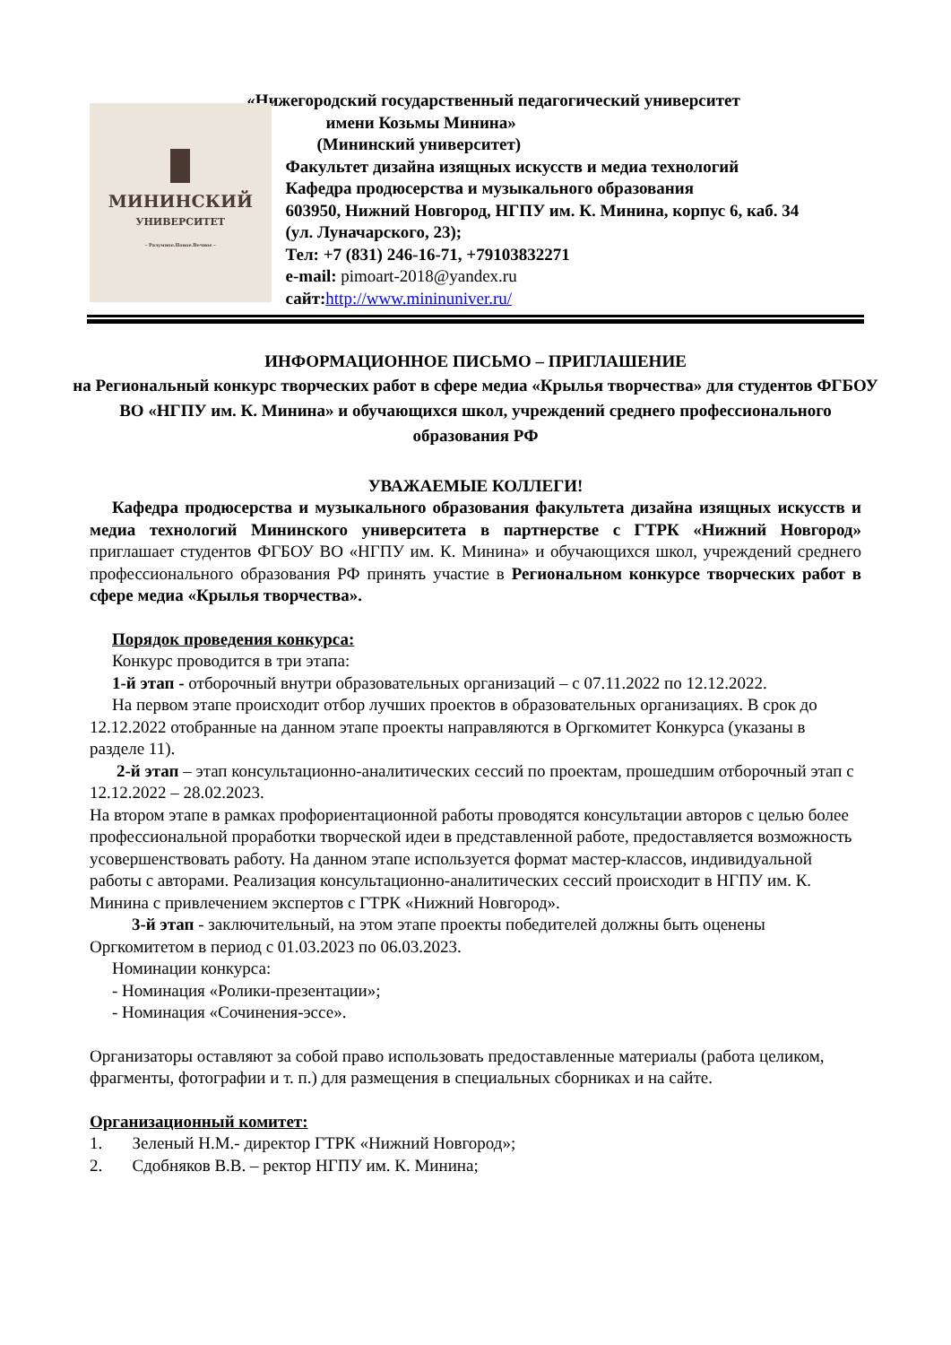«Нижегородский государственный педагогический университет
МИНИНСКИЙ
УНИВЕРСИТЕТ
– Разумное.Новое.Вечное –
имени Козьмы Минина»
(Мининский университет)
Факультет дизайна изящных искусств и медиа технологий
Кафедра продюсерства и музыкального образования
603950, Нижний Новгород, НГПУ им. К. Минина, корпус 6, каб. 34 (ул. Луначарского, 23);
Тел: +7 (831) 246-16-71, +79103832271
e-mail: pimoart-2018@yandex.ru
сайт:http://www.mininuniver.ru/
ИНФОРМАЦИОННОЕ ПИСЬМО – ПРИГЛАШЕНИЕ
на Региональный конкурс творческих работ в сфере медиа «Крылья творчества» для студентов ФГБОУ ВО «НГПУ им. К. Минина» и обучающихся школ, учреждений среднего профессионального образования РФ
УВАЖАЕМЫЕ КОЛЛЕГИ!
Кафедра продюсерства и музыкального образования факультета дизайна изящных искусств и медиа технологий Мининского университета в партнерстве с ГТРК «Нижний Новгород» приглашает студентов ФГБОУ ВО «НГПУ им. К. Минина» и обучающихся школ, учреждений среднего профессионального образования РФ принять участие в Региональном конкурсе творческих работ в сфере медиа «Крылья творчества».
Порядок проведения конкурса:
Конкурс проводится в три этапа:
1-й этап - отборочный внутри образовательных организаций – с 07.11.2022 по 12.12.2022.
На первом этапе происходит отбор лучших проектов в образовательных организациях. В срок до 12.12.2022 отобранные на данном этапе проекты направляются в Оргкомитет Конкурса (указаны в разделе 11).
2-й этап – этап консультационно-аналитических сессий по проектам, прошедшим отборочный этап с 12.12.2022 – 28.02.2023.
На втором этапе в рамках профориентационной работы проводятся консультации авторов с целью более профессиональной проработки творческой идеи в представленной работе, предоставляется возможность усовершенствовать работу. На данном этапе используется формат мастер-классов, индивидуальной работы с авторами. Реализация консультационно-аналитических сессий происходит в НГПУ им. К. Минина с привлечением экспертов с ГТРК «Нижний Новгород».
3-й этап - заключительный, на этом этапе проекты победителей должны быть оценены Оргкомитетом в период с 01.03.2023 по 06.03.2023.
Номинации конкурса:
- Номинация «Ролики-презентации»;
- Номинация «Сочинения-эссе».
Организаторы оставляют за собой право использовать предоставленные материалы (работа целиком, фрагменты, фотографии и т. п.) для размещения в специальных сборниках и на сайте.
Организационный комитет:
1. Зеленый Н.М.- директор ГТРК «Нижний Новгород»;
2. Сдобняков В.В. – ректор НГПУ им. К. Минина;